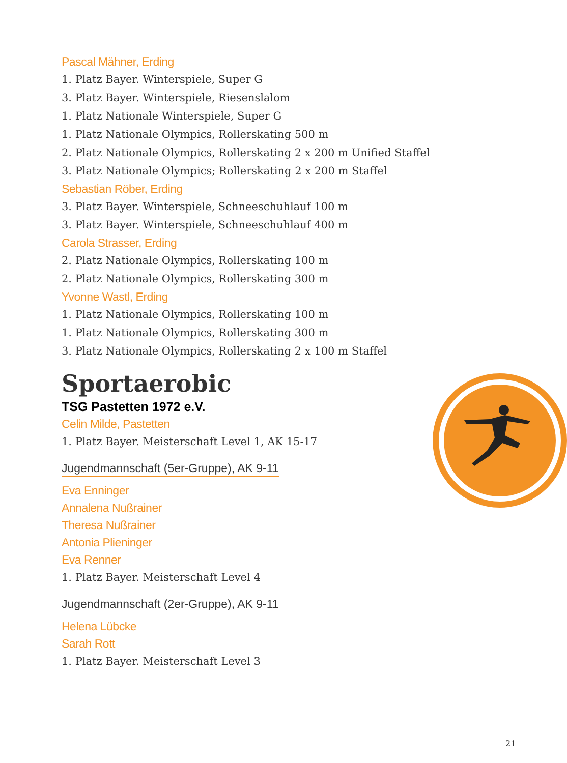Pascal Mähner, Erding
1. Platz Bayer. Winterspiele, Super G
3. Platz Bayer. Winterspiele, Riesenslalom
1. Platz Nationale Winterspiele, Super G
1. Platz Nationale Olympics, Rollerskating 500 m
2. Platz Nationale Olympics, Rollerskating 2 x 200 m Unified Staffel
3. Platz Nationale Olympics; Rollerskating 2 x 200 m Staffel
Sebastian Röber, Erding
3. Platz Bayer. Winterspiele, Schneeschuhlauf 100 m
3. Platz Bayer. Winterspiele, Schneeschuhlauf 400 m
Carola Strasser, Erding
2. Platz Nationale Olympics, Rollerskating 100 m
2. Platz Nationale Olympics, Rollerskating 300 m
Yvonne Wastl, Erding
1. Platz Nationale Olympics, Rollerskating 100 m
1. Platz Nationale Olympics, Rollerskating 300 m
3. Platz Nationale Olympics, Rollerskating 2 x 100 m Staffel
Sportaerobic
TSG Pastetten 1972 e.V.
Celin Milde, Pastetten
1. Platz Bayer. Meisterschaft Level 1, AK 15-17
Jugendmannschaft (5er-Gruppe), AK 9-11
Eva Enninger
Annalena Nußrainer
Theresa Nußrainer
Antonia Plieninger
Eva Renner
1. Platz Bayer. Meisterschaft Level 4
Jugendmannschaft (2er-Gruppe), AK 9-11
Helena Lübcke
Sarah Rott
1. Platz Bayer. Meisterschaft Level 3
21